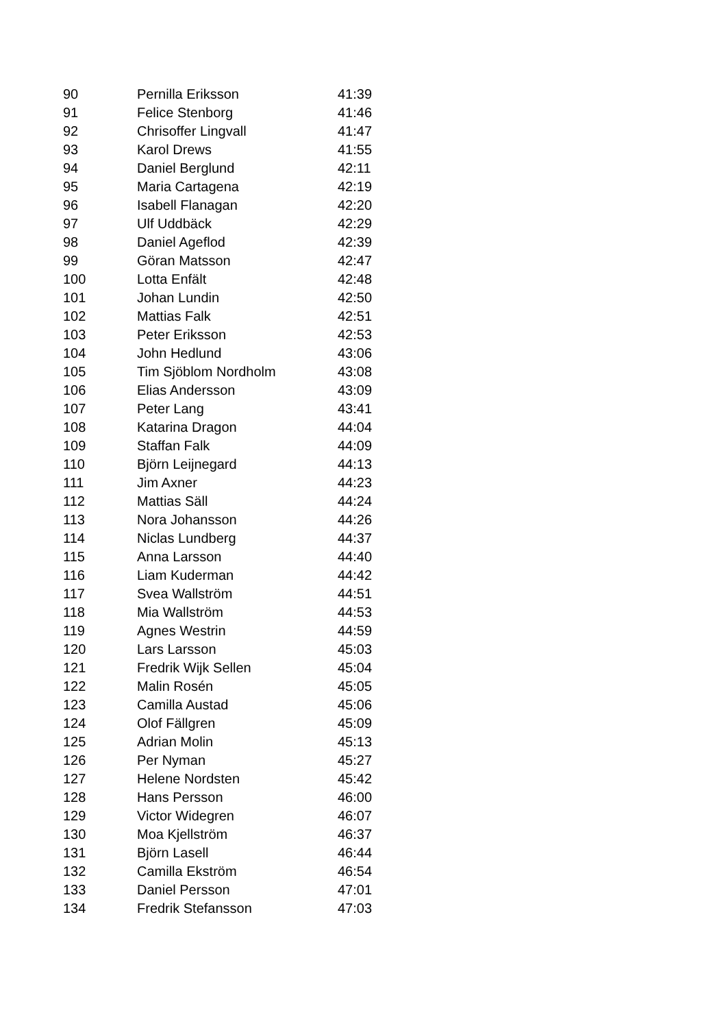| 90 | Pernilla Eriksson | 41:39 |
| 91 | Felice Stenborg | 41:46 |
| 92 | Chrisoffer Lingvall | 41:47 |
| 93 | Karol Drews | 41:55 |
| 94 | Daniel Berglund | 42:11 |
| 95 | Maria Cartagena | 42:19 |
| 96 | Isabell Flanagan | 42:20 |
| 97 | Ulf Uddbäck | 42:29 |
| 98 | Daniel Ageflod | 42:39 |
| 99 | Göran Matsson | 42:47 |
| 100 | Lotta Enfält | 42:48 |
| 101 | Johan Lundin | 42:50 |
| 102 | Mattias Falk | 42:51 |
| 103 | Peter Eriksson | 42:53 |
| 104 | John Hedlund | 43:06 |
| 105 | Tim Sjöblom Nordholm | 43:08 |
| 106 | Elias Andersson | 43:09 |
| 107 | Peter Lang | 43:41 |
| 108 | Katarina Dragon | 44:04 |
| 109 | Staffan Falk | 44:09 |
| 110 | Björn Leijnegard | 44:13 |
| 111 | Jim Axner | 44:23 |
| 112 | Mattias Säll | 44:24 |
| 113 | Nora Johansson | 44:26 |
| 114 | Niclas Lundberg | 44:37 |
| 115 | Anna Larsson | 44:40 |
| 116 | Liam Kuderman | 44:42 |
| 117 | Svea Wallström | 44:51 |
| 118 | Mia Wallström | 44:53 |
| 119 | Agnes Westrin | 44:59 |
| 120 | Lars Larsson | 45:03 |
| 121 | Fredrik Wijk Sellen | 45:04 |
| 122 | Malin Rosén | 45:05 |
| 123 | Camilla Austad | 45:06 |
| 124 | Olof Fällgren | 45:09 |
| 125 | Adrian Molin | 45:13 |
| 126 | Per Nyman | 45:27 |
| 127 | Helene Nordsten | 45:42 |
| 128 | Hans Persson | 46:00 |
| 129 | Victor Widegren | 46:07 |
| 130 | Moa Kjellström | 46:37 |
| 131 | Björn Lasell | 46:44 |
| 132 | Camilla Ekström | 46:54 |
| 133 | Daniel Persson | 47:01 |
| 134 | Fredrik Stefansson | 47:03 |